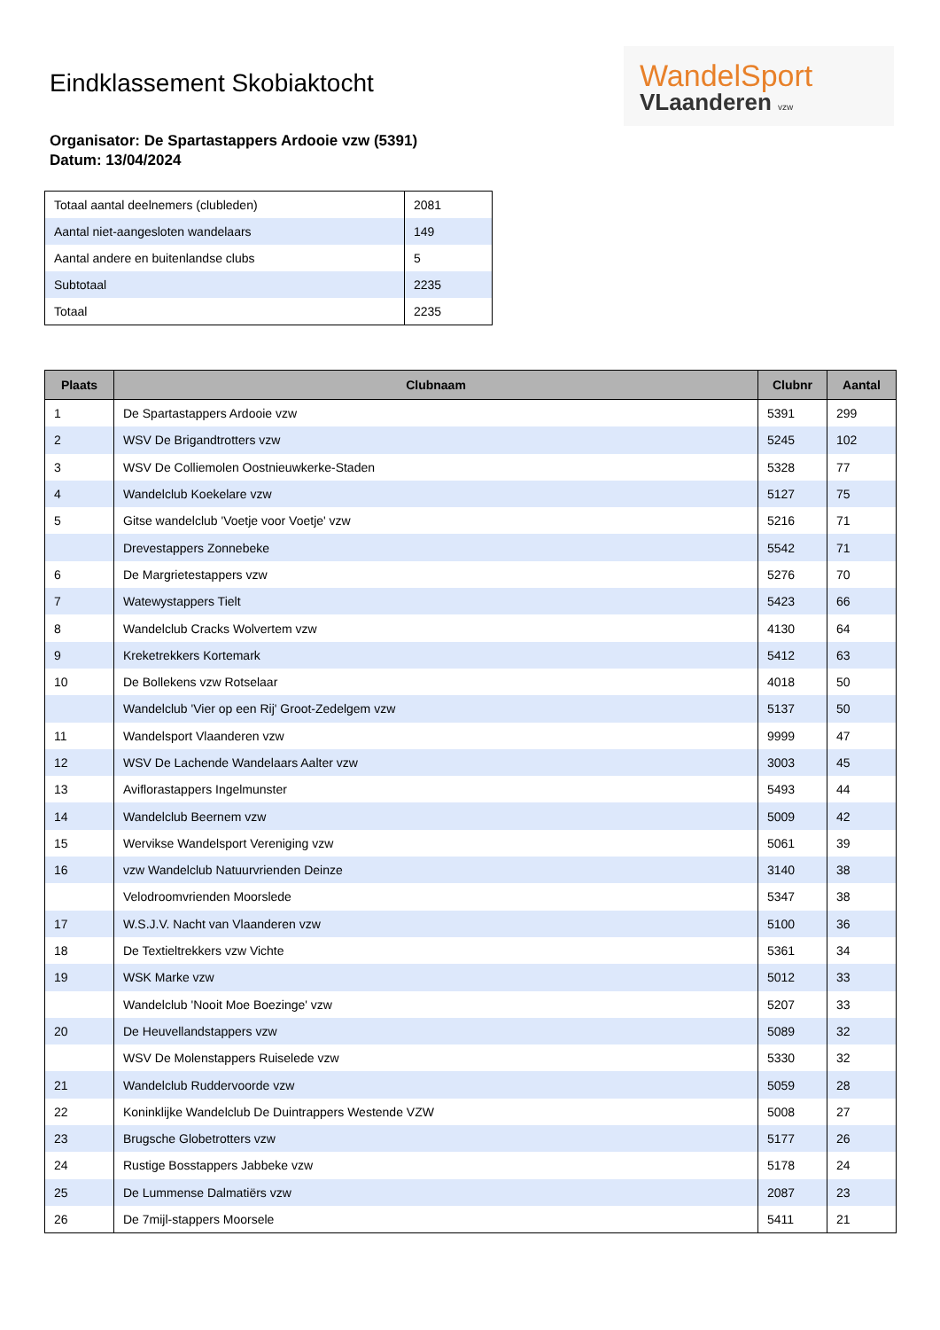WandelSport
VLaanderen vzw
Eindklassement Skobiaktocht
Organisator: De Spartastappers Ardooie vzw (5391)
Datum: 13/04/2024
| Totaal aantal deelnemers (clubleden) | 2081 |
| Aantal niet-aangesloten wandelaars | 149 |
| Aantal andere en buitenlandse clubs | 5 |
| Subtotaal | 2235 |
| Totaal | 2235 |
| Plaats | Clubnaam | Clubnr | Aantal |
| --- | --- | --- | --- |
| 1 | De Spartastappers Ardooie vzw | 5391 | 299 |
| 2 | WSV De Brigandtrotters vzw | 5245 | 102 |
| 3 | WSV De Colliemolen Oostnieuwkerke-Staden | 5328 | 77 |
| 4 | Wandelclub Koekelare vzw | 5127 | 75 |
| 5 | Gitse wandelclub 'Voetje voor Voetje' vzw | 5216 | 71 |
| | Drevestappers Zonnebeke | 5542 | 71 |
| 6 | De Margrietestappers vzw | 5276 | 70 |
| 7 | Watewystappers Tielt | 5423 | 66 |
| 8 | Wandelclub Cracks Wolvertem vzw | 4130 | 64 |
| 9 | Kreketrekkers Kortemark | 5412 | 63 |
| 10 | De Bollekens vzw Rotselaar | 4018 | 50 |
| | Wandelclub 'Vier op een Rij' Groot-Zedelgem vzw | 5137 | 50 |
| 11 | Wandelsport Vlaanderen vzw | 9999 | 47 |
| 12 | WSV De Lachende Wandelaars Aalter vzw | 3003 | 45 |
| 13 | Aviflorastappers Ingelmunster | 5493 | 44 |
| 14 | Wandelclub Beernem vzw | 5009 | 42 |
| 15 | Wervikse Wandelsport Vereniging vzw | 5061 | 39 |
| 16 | vzw Wandelclub Natuurvrienden Deinze | 3140 | 38 |
| | Velodroomvrienden Moorslede | 5347 | 38 |
| 17 | W.S.J.V. Nacht van Vlaanderen vzw | 5100 | 36 |
| 18 | De Textieltrekkers vzw Vichte | 5361 | 34 |
| 19 | WSK Marke vzw | 5012 | 33 |
| | Wandelclub 'Nooit Moe Boezinge' vzw | 5207 | 33 |
| 20 | De Heuvellandstappers vzw | 5089 | 32 |
| | WSV De Molenstappers Ruiselede vzw | 5330 | 32 |
| 21 | Wandelclub Ruddervoorde vzw | 5059 | 28 |
| 22 | Koninklijke Wandelclub De Duintrappers Westende VZW | 5008 | 27 |
| 23 | Brugsche Globetrotters vzw | 5177 | 26 |
| 24 | Rustige Bosstappers Jabbeke vzw | 5178 | 24 |
| 25 | De Lummense Dalmatiërs vzw | 2087 | 23 |
| 26 | De 7mijl-stappers Moorsele | 5411 | 21 |